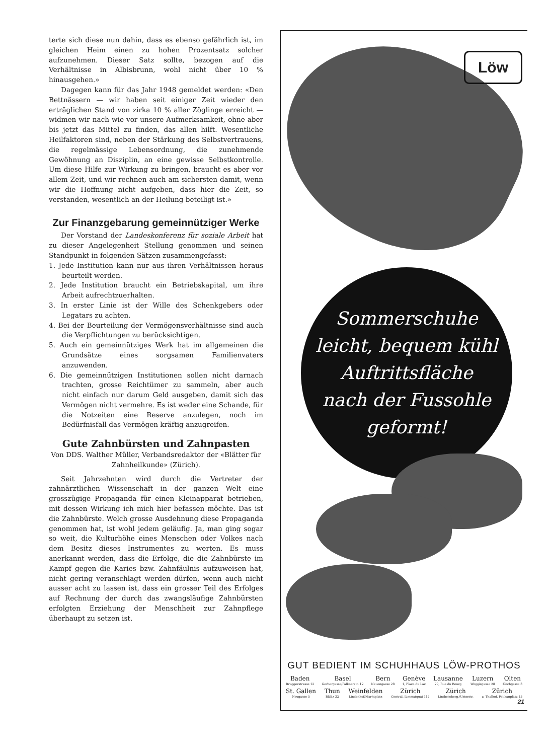terte sich diese nun dahin, dass es ebenso gefährlich ist, im gleichen Heim einen zu hohen Prozentsatz solcher aufzunehmen. Dieser Satz sollte, bezogen auf die Verhältnisse in Albisbrunn, wohl nicht über 10 % hinausgehen.»
Dagegen kann für das Jahr 1948 gemeldet werden: «Den Bettnässern — wir haben seit einiger Zeit wieder den erträglichen Stand von zirka 10 % aller Zöglinge erreicht — widmen wir nach wie vor unsere Aufmerksamkeit, ohne aber bis jetzt das Mittel zu finden, das allen hilft. Wesentliche Heilfaktoren sind, neben der Stärkung des Selbstvertrauens, die regelmässige Lebensordnung, die zunehmende Gewöhnung an Disziplin, an eine gewisse Selbstkontrolle. Um diese Hilfe zur Wirkung zu bringen, braucht es aber vor allem Zeit, und wir rechnen auch am sichersten damit, wenn wir die Hoffnung nicht aufgeben, dass hier die Zeit, so verstanden, wesentlich an der Heilung beteiligt ist.»
Zur Finanzgebarung gemeinnütziger Werke
Der Vorstand der Landeskonferenz für soziale Arbeit hat zu dieser Angelegenheit Stellung genommen und seinen Standpunkt in folgenden Sätzen zusammengefasst:
1. Jede Institution kann nur aus ihren Verhältnissen heraus beurteilt werden.
2. Jede Institution braucht ein Betriebskapital, um ihre Arbeit aufrechtzuerhalten.
3. In erster Linie ist der Wille des Schenkgebers oder Legatars zu achten.
4. Bei der Beurteilung der Vermögensverhältnisse sind auch die Verpflichtungen zu berücksichtigen.
5. Auch ein gemeinnütziges Werk hat im allgemeinen die Grundsätze eines sorgsamen Familienvaters anzuwenden.
6. Die gemeinnützigen Institutionen sollen nicht darnach trachten, grosse Reichtümer zu sammeln, aber auch nicht einfach nur darum Geld ausgeben, damit sich das Vermögen nicht vermehre. Es ist weder eine Schande, für die Notzeiten eine Reserve anzulegen, noch im Bedürfnisfall das Vermögen kräftig anzugreifen.
Gute Zahnbürsten und Zahnpasten
Von DDS. Walther Müller, Verbandsredaktor der «Blätter für Zahnheilkunde» (Zürich).
Seit Jahrzehnten wird durch die Vertreter der zahnärztlichen Wissenschaft in der ganzen Welt eine grosszügige Propaganda für einen Kleinapparat betrieben, mit dessen Wirkung ich mich hier befassen möchte. Das ist die Zahnbürste. Welch grosse Ausdehnung diese Propaganda genommen hat, ist wohl jedem geläufig. Ja, man ging sogar so weit, die Kulturhöhe eines Menschen oder Volkes nach dem Besitz dieses Instrumentes zu werten. Es muss anerkannt werden, dass die Erfolge, die die Zahnbürste im Kampf gegen die Karies bzw. Zahnfäulnis aufzuweisen hat, nicht gering veranschlagt werden dürfen, wenn auch nicht ausser acht zu lassen ist, dass ein grosser Teil des Erfolges auf Rechnung der durch das zwangsläufige Zahnbürsten erfolgten Erziehung der Menschheit zur Zahnpflege überhaupt zu setzen ist.
Löw
Sommerschuhe
leicht, bequem kühl
Auftrittsfläche
nach der Fussohle geformt!
GUT BEDIENT IM SCHUHHAUS LÖW-PROTHOS
Baden
Bruggerstrasse 12 Basel
Gerbergasse/Falknerstr. 12 Bern
Neuengasse 28 Genève
1, Place du Lac Lausanne
29, Rue du Bourg Luzern
Weggisgasse 28 Olten
Kirchgasse 3
St. Gallen
Neugasse 5 Thun
Bälliz 32 Weinfelden
Lindenhof/Marktplatz Zürich
Central, Limmatquai 112 Zürich
Linthescherg./Usterstr. Zürich
z. Thalhof, Pelikanplatz 15
21